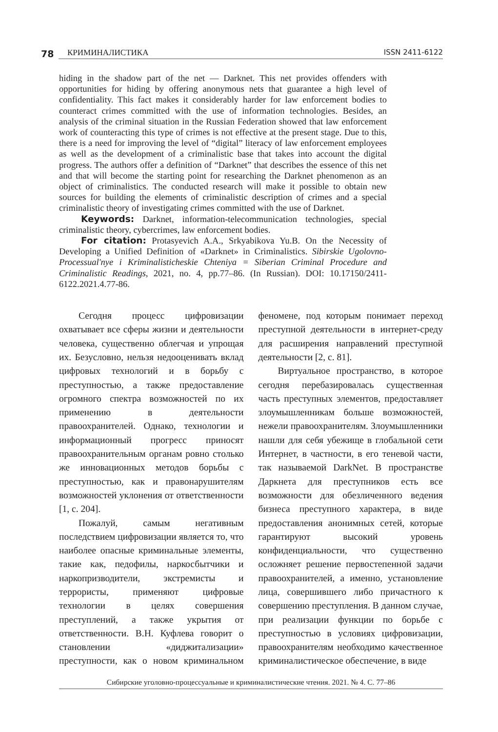78
КРИМИНАЛИСТИКА ISSN 2411-6122
hiding in the shadow part of the net — Darknet. This net provides offenders with opportunities for hiding by offering anonymous nets that guarantee a high level of confidentiality. This fact makes it considerably harder for law enforcement bodies to counteract crimes committed with the use of information technologies. Besides, an analysis of the criminal situation in the Russian Federation showed that law enforcement work of counteracting this type of crimes is not effective at the present stage. Due to this, there is a need for improving the level of “digital” literacy of law enforcement employees as well as the development of a criminalistic base that takes into account the digital progress. The authors offer a definition of “Darknet” that describes the essence of this net and that will become the starting point for researching the Darknet phenomenon as an object of criminalistics. The conducted research will make it possible to obtain new sources for building the elements of criminalistic description of crimes and a special criminalistic theory of investigating crimes committed with the use of Darknet.
Keywords: Darknet, information-telecommunication technologies, special criminalistic theory, cybercrimes, law enforcement bodies.
For citation: Protasyevich A.A., Srkyabikova Yu.B. On the Necessity of Developing a Unified Definition of «Darknet» in Criminalistics. Sibirskie Ugolovno-Processual'nye i Kriminalisticheskie Chteniya = Siberian Criminal Procedure and Criminalistic Readings, 2021, no. 4, pp.77–86. (In Russian). DOI: 10.17150/2411-6122.2021.4.77-86.
Сегодня процесс цифровизации охватывает все сферы жизни и деятельности человека, существенно облегчая и упрощая их. Безусловно, нельзя недооценивать вклад цифровых технологий и в борьбу с преступностью, а также предоставление огромного спектра возможностей по их применению в деятельности правоохранителей. Однако, технологии и информационный прогресс приносят правоохранительным органам ровно столько же инновационных методов борьбы с преступностью, как и правонарушителям возможностей уклонения от ответственности [1, с. 204].
Пожалуй, самым негативным последствием цифровизации является то, что наиболее опасные криминальные элементы, такие как, педофилы, наркосбытчики и наркопризводители, экстремисты и террористы, применяют цифровые технологии в целях совершения преступлений, а также укрытия от ответственности. В.Н. Куфлева говорит о становлении «диджитализации» преступности, как о новом криминальном феномене, под которым понимает переход преступной деятельности в интернет-среду для расширения направлений преступной деятельности [2, с. 81].
Виртуальное пространство, в которое сегодня перебазировалась существенная часть преступных элементов, предоставляет злоумышленникам больше возможностей, нежели правоохранителям. Злоумышленники нашли для себя убежище в глобальной сети Интернет, в частности, в его теневой части, так называемой DarkNet. В пространстве Даркнета для преступников есть все возможности для обезличенного ведения бизнеса преступного характера, в виде предоставления анонимных сетей, которые гарантируют высокий уровень конфиденциальности, что существенно осложняет решение первостепенной задачи правоохранителей, а именно, установление лица, совершившего либо причастного к совершению преступления. В данном случае, при реализации функции по борьбе с преступностью в условиях цифровизации, правоохранителям необходимо качественное криминалистическое обеспечение, в виде
Сибирские уголовно-процессуальные и криминалистические чтения. 2021. № 4. С. 77–86